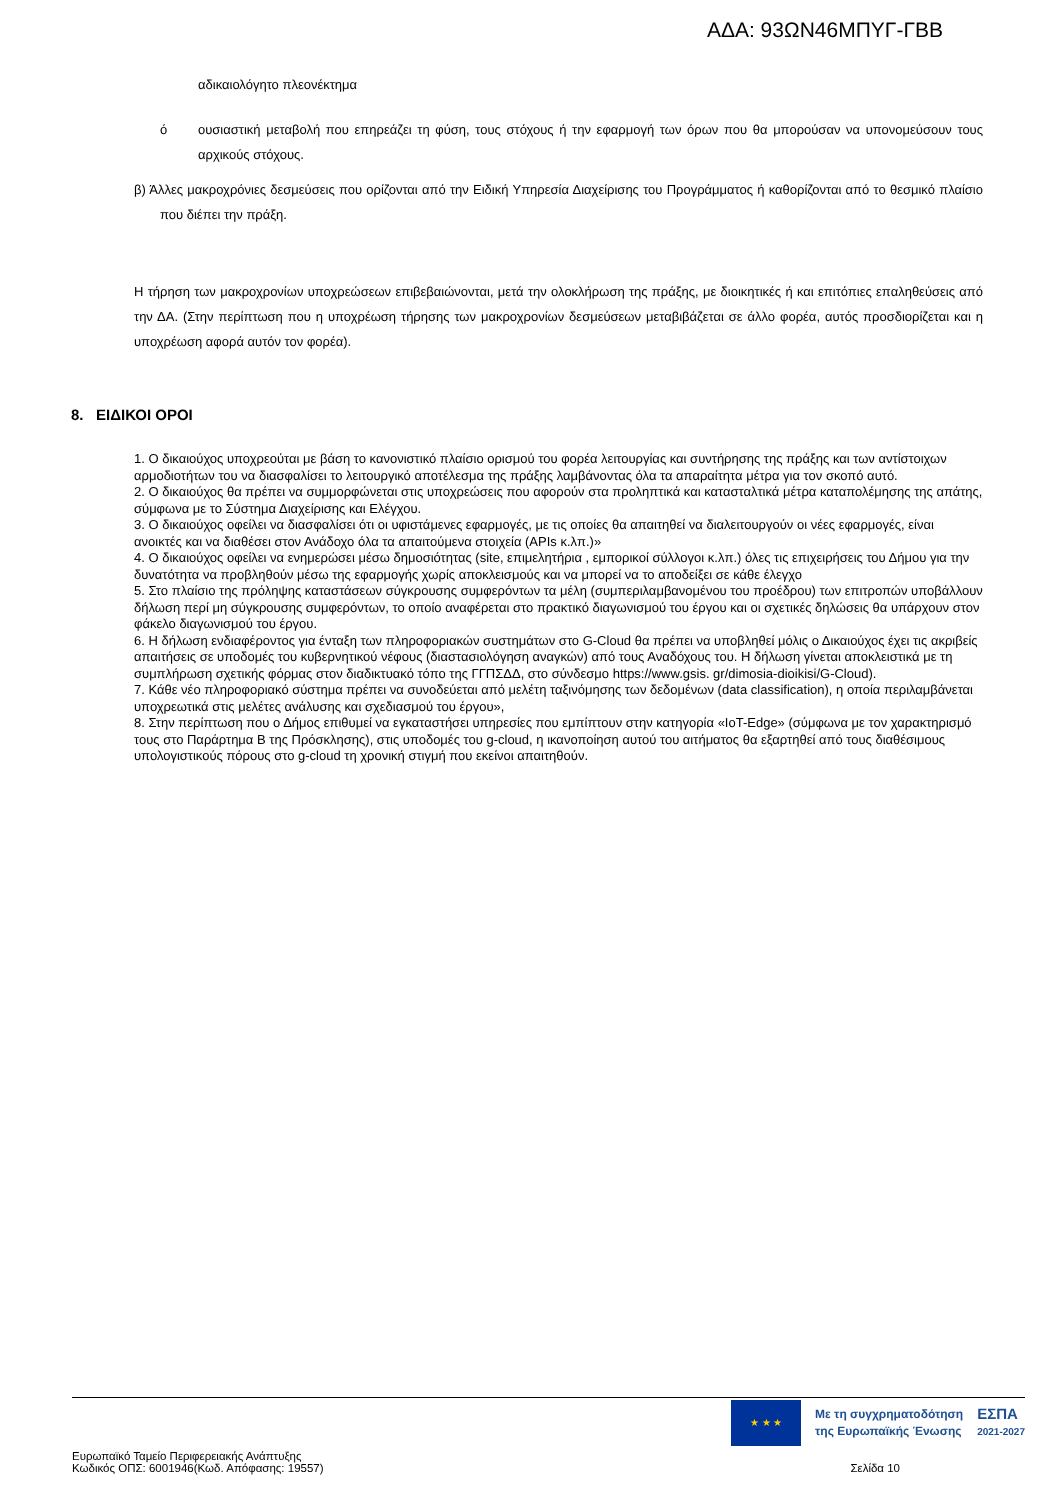ΑΔΑ: 93ΩΝ46ΜΠΥΓ-ΓΒΒ
αδικαιολόγητο πλεονέκτημα
ό ουσιαστική μεταβολή που επηρεάζει τη φύση, τους στόχους ή την εφαρμογή των όρων που θα μπορούσαν να υπονομεύσουν τους αρχικούς στόχους.
β) Άλλες μακροχρόνιες δεσμεύσεις που ορίζονται από την Ειδική Υπηρεσία Διαχείρισης του Προγράμματος ή καθορίζονται από το θεσμικό πλαίσιο που διέπει την πράξη.
Η τήρηση των μακροχρονίων υποχρεώσεων επιβεβαιώνονται, μετά την ολοκλήρωση της πράξης, με διοικητικές ή και επιτόπιες επαληθεύσεις από την ΔΑ. (Στην περίπτωση που η υποχρέωση τήρησης των μακροχρονίων δεσμεύσεων μεταβιβάζεται σε άλλο φορέα, αυτός προσδιορίζεται και η υποχρέωση αφορά αυτόν τον φορέα).
8. ΕΙΔΙΚΟΙ ΟΡΟΙ
1. Ο δικαιούχος υποχρεούται με βάση το κανονιστικό πλαίσιο ορισμού του φορέα λειτουργίας και συντήρησης της πράξης και των αντίστοιχων αρμοδιοτήτων του να διασφαλίσει το λειτουργικό αποτέλεσμα της πράξης λαμβάνοντας όλα τα απαραίτητα μέτρα για τον σκοπό αυτό.
2. Ο δικαιούχος θα πρέπει να συμμορφώνεται στις υποχρεώσεις που αφορούν στα προληπτικά και κατασταλτικά μέτρα καταπολέμησης της απάτης, σύμφωνα με το Σύστημα Διαχείρισης και Ελέγχου.
3. Ο δικαιούχος οφείλει να διασφαλίσει ότι οι υφιστάμενες εφαρμογές, με τις οποίες θα απαιτηθεί να διαλειτουργούν οι νέες εφαρμογές, είναι ανοικτές και να διαθέσει στον Ανάδοχο όλα τα απαιτούμενα στοιχεία (APIs κ.λπ.)»
4. Ο δικαιούχος οφείλει να ενημερώσει μέσω δημοσιότητας (site, επιμελητήρια , εμπορικοί σύλλογοι κ.λπ.) όλες τις επιχειρήσεις του Δήμου για την δυνατότητα να προβληθούν μέσω της εφαρμογής χωρίς αποκλεισμούς και να μπορεί να το αποδείξει σε κάθε έλεγχο
5. Στο πλαίσιο της πρόληψης καταστάσεων σύγκρουσης συμφερόντων τα μέλη (συμπεριλαμβανομένου του προέδρου) των επιτροπών υποβάλλουν δήλωση περί μη σύγκρουσης συμφερόντων, το οποίο αναφέρεται στο πρακτικό διαγωνισμού του έργου και οι σχετικές δηλώσεις θα υπάρχουν στον φάκελο διαγωνισμού του έργου.
6. Η δήλωση ενδιαφέροντος για ένταξη των πληροφοριακών συστημάτων στο G-Cloud θα πρέπει να υποβληθεί μόλις ο Δικαιούχος έχει τις ακριβείς απαιτήσεις σε υποδομές του κυβερνητικού νέφους (διαστασιολόγηση αναγκών) από τους Αναδόχους του. Η δήλωση γίνεται αποκλειστικά με τη συμπλήρωση σχετικής φόρμας στον διαδικτυακό τόπο της ΓΓΠΣΔΔ, στο σύνδεσμο https://www.gsis. gr/dimosia-dioikisi/G-Cloud).
7. Κάθε νέο πληροφοριακό σύστημα πρέπει να συνοδεύεται από μελέτη ταξινόμησης των δεδομένων (data classification), η οποία περιλαμβάνεται υποχρεωτικά στις μελέτες ανάλυσης και σχεδιασμού του έργου»,
8. Στην περίπτωση που ο Δήμος επιθυμεί να εγκαταστήσει υπηρεσίες που εμπίπτουν στην κατηγορία «IoT-Edge» (σύμφωνα με τον χαρακτηρισμό τους στο Παράρτημα Β της Πρόσκλησης), στις υποδομές του g-cloud, η ικανοποίηση αυτού του αιτήματος θα εξαρτηθεί από τους διαθέσιμους υπολογιστικούς πόρους στο g-cloud τη χρονική στιγμή που εκείνοι απαιτηθούν.
★ ★ ★
Με τη συγχρηματοδότηση
της Ευρωπαϊκής Ένωσης
ΕΣΠΑ
2021-2027
Ευρωπαϊκό Ταμείο Περιφερειακής Ανάπτυξης
Κωδικός ΟΠΣ: 6001946(Κωδ. Απόφασης: 19557)
Σελίδα 10